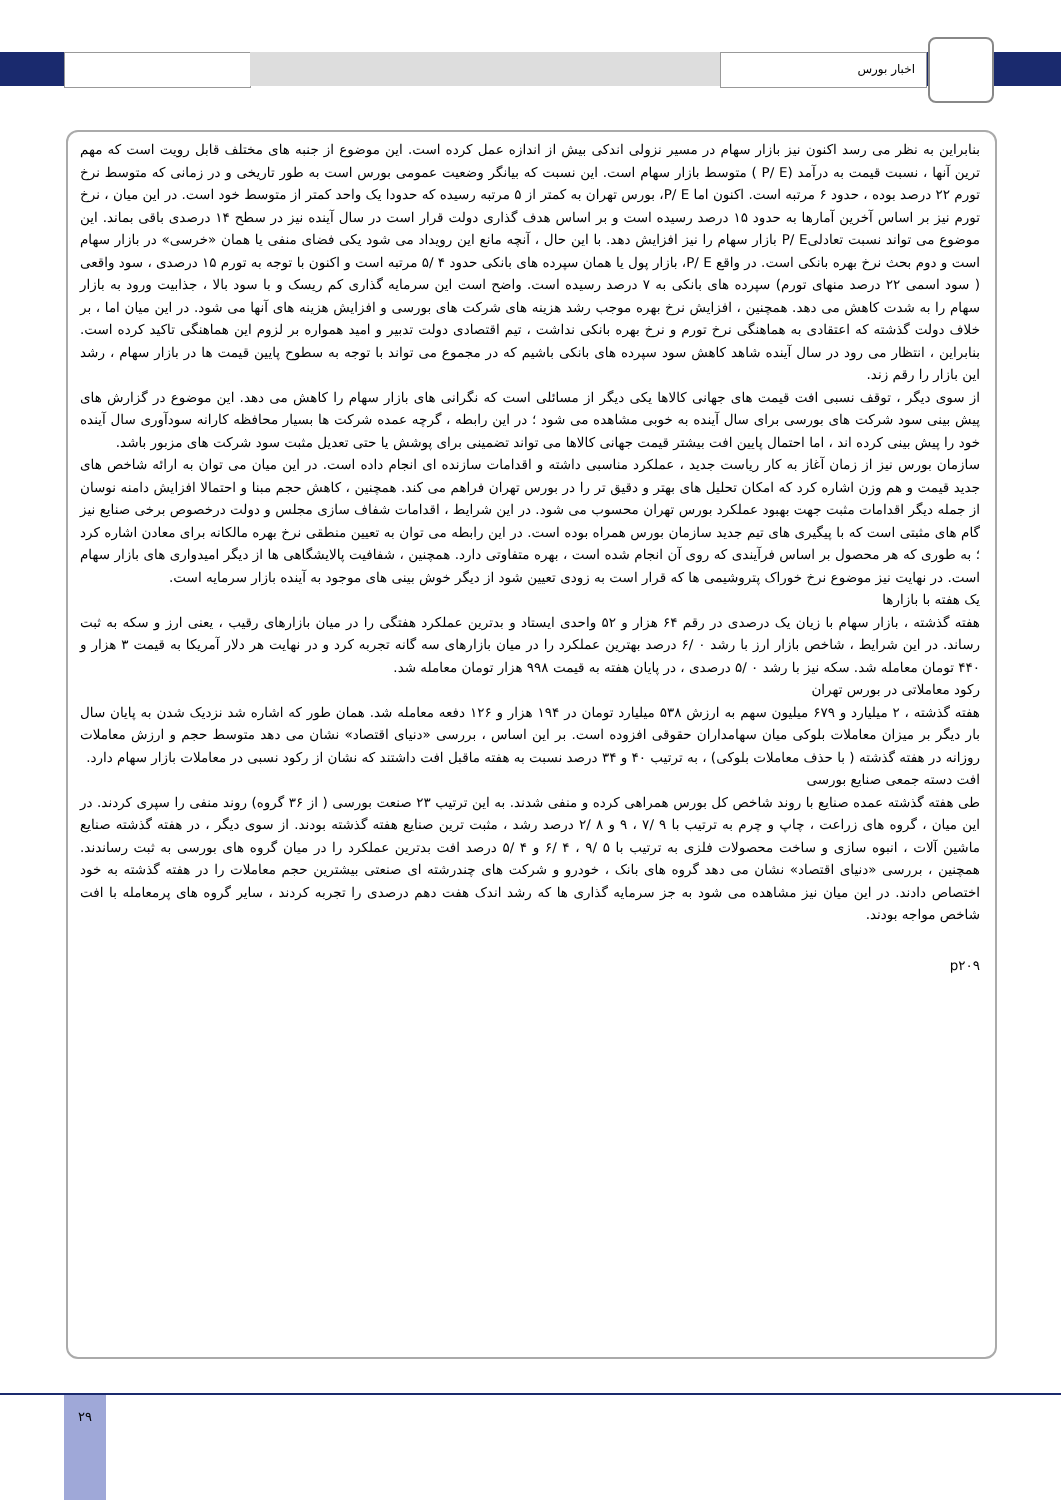اخبار بورس
بنابراین به نظر می رسد اکنون نیز بازار سهام در مسیر نزولی اندکی بیش از اندازه عمل کرده است. این موضوع از جنبه های مختلف قابل رویت است که مهم ترین آنها ، نسبت قیمت به درآمد (P/ E ) متوسط بازار سهام است. این نسبت که بیانگر وضعیت عمومی بورس است به طور تاریخی و در زمانی که متوسط نرخ تورم ۲۲ درصد بوده ، حدود ۶ مرتبه است. اکنون اما P/ E، بورس تهران به کمتر از ۵ مرتبه رسیده که حدودا یک واحد کمتر از متوسط خود است. در این میان ، نرخ تورم نیز بر اساس آخرین آمارها به حدود ۱۵ درصد رسیده است و بر اساس هدف گذاری دولت قرار است در سال آینده نیز در سطح ۱۴ درصدی باقی بماند. این موضوع می تواند نسبت تعادلیP/ E بازار سهام را نیز افزایش دهد. با این حال ، آنچه مانع این رویداد می شود یکی فضای منفی یا همان «خرسی» در بازار سهام است و دوم بحث نرخ بهره بانکی است. در واقع P/ E، بازار پول یا همان سپرده های بانکی حدود ۴ /۵ مرتبه است و اکنون با توجه به تورم ۱۵ درصدی ، سود واقعی ( سود اسمی ۲۲ درصد منهای تورم) سپرده های بانکی به ۷ درصد رسیده است. واضح است این سرمایه گذاری کم ریسک و با سود بالا ، جذابیت ورود به بازار سهام را به شدت کاهش می دهد. همچنین ، افزایش نرخ بهره موجب رشد هزینه های شرکت های بورسی و افزایش هزینه های آنها می شود. در این میان اما ، بر خلاف دولت گذشته که اعتقادی به هماهنگی نرخ تورم و نرخ بهره بانکی نداشت ، تیم اقتصادی دولت تدبیر و امید همواره بر لزوم این هماهنگی تاکید کرده است. بنابراین ، انتظار می رود در سال آینده شاهد کاهش سود سپرده های بانکی باشیم که در مجموع می تواند با توجه به سطوح پایین قیمت ها در بازار سهام ، رشد این بازار را رقم زند.
از سوی دیگر ، توقف نسبی افت قیمت های جهانی کالاها یکی دیگر از مسائلی است که نگرانی های بازار سهام را کاهش می دهد. این موضوع در گزارش های پیش بینی سود شرکت های بورسی برای سال آینده به خوبی مشاهده می شود ؛ در این رابطه ، گرچه عمده شرکت ها بسیار محافظه کارانه سودآوری سال آینده خود را پیش بینی کرده اند ، اما احتمال پایین افت بیشتر قیمت جهانی کالاها می تواند تضمینی برای پوشش یا حتی تعدیل مثبت سود شرکت های مزبور باشد.
سازمان بورس نیز از زمان آغاز به کار ریاست جدید ، عملکرد مناسبی داشته و اقدامات سازنده ای انجام داده است. در این میان می توان به ارائه شاخص های جدید قیمت و هم وزن اشاره کرد که امکان تحلیل های بهتر و دقیق تر را در بورس تهران فراهم می کند. همچنین ، کاهش حجم مبنا و احتمالا افزایش دامنه نوسان از جمله دیگر اقدامات مثبت جهت بهبود عملکرد بورس تهران محسوب می شود. در این شرایط ، اقدامات شفاف سازی مجلس و دولت درخصوص برخی صنایع نیز گام های مثبتی است که با پیگیری های تیم جدید سازمان بورس همراه بوده است. در این رابطه می توان به تعیین منطقی نرخ بهره مالکانه برای معادن اشاره کرد ؛ به طوری که هر محصول بر اساس فرآیندی که روی آن انجام شده است ، بهره متفاوتی دارد. همچنین ، شفافیت پالایشگاهی ها از دیگر امیدواری های بازار سهام است. در نهایت نیز موضوع نرخ خوراک پتروشیمی ها که قرار است به زودی تعیین شود از دیگر خوش بینی های موجود به آینده بازار سرمایه است.
یک هفته با بازارها
هفته گذشته ، بازار سهام با زیان یک درصدی در رقم ۶۴ هزار و ۵۲ واحدی ایستاد و بدترین عملکرد هفتگی را در میان بازارهای رقیب ، یعنی ارز و سکه به ثبت رساند. در این شرایط ، شاخص بازار ارز با رشد ۰ /۶ درصد بهترین عملکرد را در میان بازارهای سه گانه تجربه کرد و در نهایت هر دلار آمریکا به قیمت ۳ هزار و ۴۴۰ تومان معامله شد. سکه نیز با رشد ۰ /۵ درصدی ، در پایان هفته به قیمت ۹۹۸ هزار تومان معامله شد.
رکود معاملاتی در بورس تهران
هفته گذشته ، ۲ میلیارد و ۶۷۹ میلیون سهم به ارزش ۵۳۸ میلیارد تومان در ۱۹۴ هزار و ۱۲۶ دفعه معامله شد. همان طور که اشاره شد نزدیک شدن به پایان سال بار دیگر بر میزان معاملات بلوکی میان سهامداران حقوقی افزوده است. بر این اساس ، بررسی «دنیای اقتصاد» نشان می دهد متوسط حجم و ارزش معاملات روزانه در هفته گذشته ( با حذف معاملات بلوکی) ، به ترتیب ۴۰ و ۳۴ درصد نسبت به هفته ماقبل افت داشتند که نشان از رکود نسبی در معاملات بازار سهام دارد.
افت دسته جمعی صنایع بورسی
طی هفته گذشته عمده صنایع با روند شاخص کل بورس همراهی کرده و منفی شدند. به این ترتیب ۲۳ صنعت بورسی ( از ۳۶ گروه) روند منفی را سپری کردند. در این میان ، گروه های زراعت ، چاپ و چرم به ترتیب با ۹ /۷ ، ۹ و ۸ /۲ درصد رشد ، مثبت ترین صنایع هفته گذشته بودند. از سوی دیگر ، در هفته گذشته صنایع ماشین آلات ، انبوه سازی و ساخت محصولات فلزی به ترتیب با ۵ /۹ ، ۴ /۶ و ۴ /۵ درصد افت بدترین عملکرد را در میان گروه های بورسی به ثبت رساندند. همچنین ، بررسی «دنیای اقتصاد» نشان می دهد گروه های بانک ، خودرو و شرکت های چندرشته ای صنعتی بیشترین حجم معاملات را در هفته گذشته به خود اختصاص دادند. در این میان نیز مشاهده می شود به جز سرمایه گذاری ها که رشد اندک هفت دهم درصدی را تجربه کردند ، سایر گروه های پرمعامله با افت شاخص مواجه بودند.
p۲۰۹
۲۹